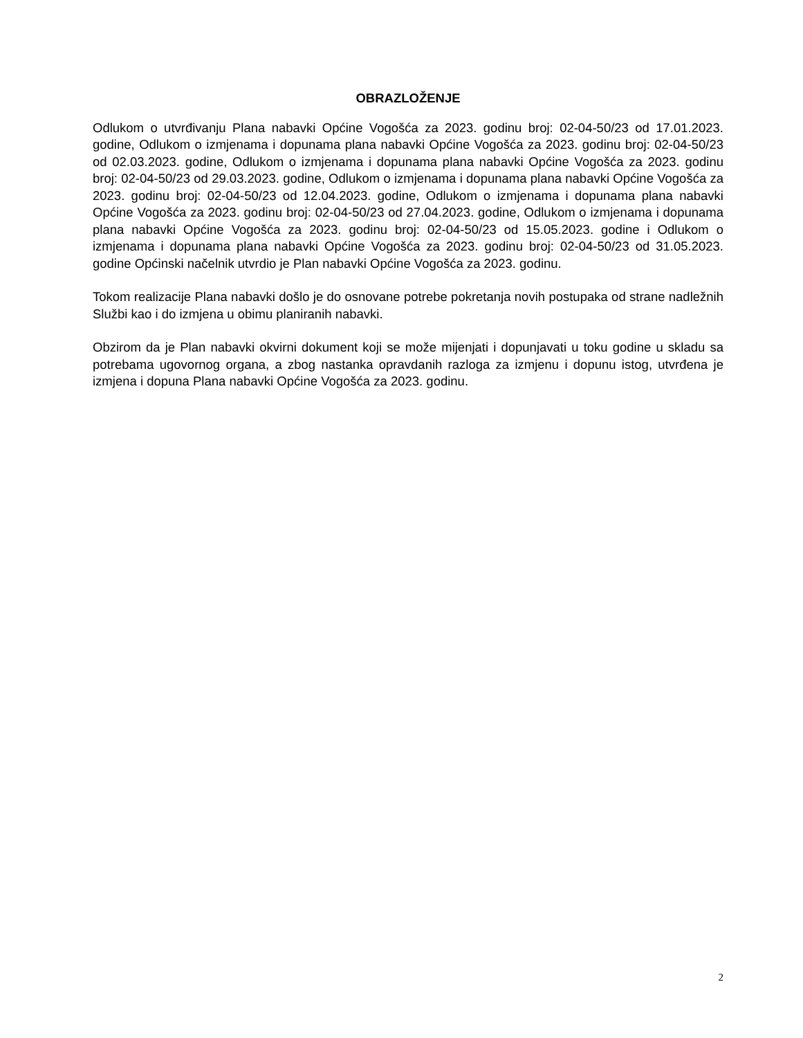OBRAZLOŽENJE
Odlukom o utvrđivanju Plana nabavki Općine Vogošća za 2023. godinu broj: 02-04-50/23 od 17.01.2023. godine, Odlukom o izmjenama i dopunama plana nabavki Općine Vogošća za 2023. godinu broj: 02-04-50/23 od 02.03.2023. godine, Odlukom o izmjenama i dopunama plana nabavki Općine Vogošća za 2023. godinu broj: 02-04-50/23 od 29.03.2023. godine, Odlukom o izmjenama i dopunama plana nabavki Općine Vogošća za 2023. godinu broj: 02-04-50/23 od 12.04.2023. godine, Odlukom o izmjenama i dopunama plana nabavki Općine Vogošća za 2023. godinu broj: 02-04-50/23 od 27.04.2023. godine, Odlukom o izmjenama i dopunama plana nabavki Općine Vogošća za 2023. godinu broj: 02-04-50/23 od 15.05.2023. godine i Odlukom o izmjenama i dopunama plana nabavki Općine Vogošća za 2023. godinu broj: 02-04-50/23 od 31.05.2023. godine Općinski načelnik utvrdio je Plan nabavki Općine Vogošća za 2023. godinu.
Tokom realizacije Plana nabavki došlo je do osnovane potrebe pokretanja novih postupaka od strane nadležnih Službi kao i do izmjena u obimu planiranih nabavki.
Obzirom da je Plan nabavki okvirni dokument koji se može mijenjati i dopunjavati u toku godine u skladu sa potrebama ugovornog organa, a zbog nastanka opravdanih razloga za izmjenu i dopunu istog, utvrđena je izmjena i dopuna Plana nabavki Općine Vogošća za 2023. godinu.
2